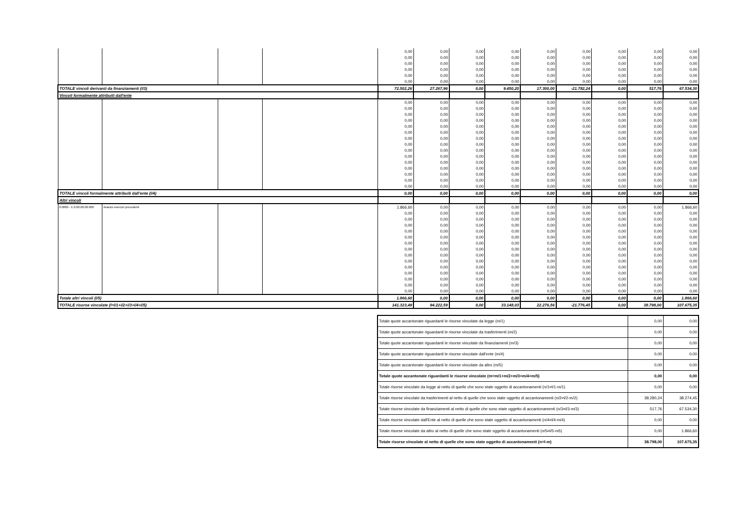| | | | | 0,00 | 0,00 | 0,00 | 0,00 | 0,00 | 0,00 | 0,00 | 0,00 | 0,00 |
| | | | | 0,00 | 0,00 | 0,00 | 0,00 | 0,00 | 0,00 | 0,00 | 0,00 | 0,00 |
| | | | | 0,00 | 0,00 | 0,00 | 0,00 | 0,00 | 0,00 | 0,00 | 0,00 | 0,00 |
| | | | | 0,00 | 0,00 | 0,00 | 0,00 | 0,00 | 0,00 | 0,00 | 0,00 | 0,00 |
| | | | | 0,00 | 0,00 | 0,00 | 0,00 | 0,00 | 0,00 | 0,00 | 0,00 | 0,00 |
| | | | | 0,00 | 0,00 | 0,00 | 0,00 | 0,00 | 0,00 | 0,00 | 0,00 | 0,00 |
| TOTALE vincoli derivanti da finanziamenti (l/3) | | | | 72.502,26 | 27.267,96 | 0,00 | 9.450,20 | 17.300,00 | -21.782,24 | 0,00 | 517,76 | 67.534,30 |
| Vincoli formalmente attribuiti dall'ente | | | | | | | | | | | | |
| | | | | 0,00 | 0,00 | 0,00 | 0,00 | 0,00 | 0,00 | 0,00 | 0,00 | 0,00 |
| | | | | 0,00 | 0,00 | 0,00 | 0,00 | 0,00 | 0,00 | 0,00 | 0,00 | 0,00 |
| | | | | 0,00 | 0,00 | 0,00 | 0,00 | 0,00 | 0,00 | 0,00 | 0,00 | 0,00 |
| | | | | 0,00 | 0,00 | 0,00 | 0,00 | 0,00 | 0,00 | 0,00 | 0,00 | 0,00 |
| | | | | 0,00 | 0,00 | 0,00 | 0,00 | 0,00 | 0,00 | 0,00 | 0,00 | 0,00 |
| | | | | 0,00 | 0,00 | 0,00 | 0,00 | 0,00 | 0,00 | 0,00 | 0,00 | 0,00 |
| | | | | 0,00 | 0,00 | 0,00 | 0,00 | 0,00 | 0,00 | 0,00 | 0,00 | 0,00 |
| | | | | 0,00 | 0,00 | 0,00 | 0,00 | 0,00 | 0,00 | 0,00 | 0,00 | 0,00 |
| | | | | 0,00 | 0,00 | 0,00 | 0,00 | 0,00 | 0,00 | 0,00 | 0,00 | 0,00 |
| | | | | 0,00 | 0,00 | 0,00 | 0,00 | 0,00 | 0,00 | 0,00 | 0,00 | 0,00 |
| | | | | 0,00 | 0,00 | 0,00 | 0,00 | 0,00 | 0,00 | 0,00 | 0,00 | 0,00 |
| | | | | 0,00 | 0,00 | 0,00 | 0,00 | 0,00 | 0,00 | 0,00 | 0,00 | 0,00 |
| | | | | 0,00 | 0,00 | 0,00 | 0,00 | 0,00 | 0,00 | 0,00 | 0,00 | 0,00 |
| | | | | 0,00 | 0,00 | 0,00 | 0,00 | 0,00 | 0,00 | 0,00 | 0,00 | 0,00 |
| | | | | 0,00 | 0,00 | 0,00 | 0,00 | 0,00 | 0,00 | 0,00 | 0,00 | 0,00 |
| TOTALE vincoli formalmente attribuiti dall'ente (l/4) | | | | 0,00 | 0,00 | 0,00 | 0,00 | 0,00 | 0,00 | 0,00 | 0,00 | 0,00 |
| Altri vincoli | | | | | | | | | | | | |
| 0.0000 - E.0.00.00.00.000 | Avanzo esercizi precedenti | | | 1.866,60 | 0,00 | 0,00 | 0,00 | 0,00 | 0,00 | 0,00 | 0,00 | 1.866,60 |
| | | | | 0,00 | 0,00 | 0,00 | 0,00 | 0,00 | 0,00 | 0,00 | 0,00 | 0,00 |
| | | | | 0,00 | 0,00 | 0,00 | 0,00 | 0,00 | 0,00 | 0,00 | 0,00 | 0,00 |
| | | | | 0,00 | 0,00 | 0,00 | 0,00 | 0,00 | 0,00 | 0,00 | 0,00 | 0,00 |
| | | | | 0,00 | 0,00 | 0,00 | 0,00 | 0,00 | 0,00 | 0,00 | 0,00 | 0,00 |
| | | | | 0,00 | 0,00 | 0,00 | 0,00 | 0,00 | 0,00 | 0,00 | 0,00 | 0,00 |
| | | | | 0,00 | 0,00 | 0,00 | 0,00 | 0,00 | 0,00 | 0,00 | 0,00 | 0,00 |
| | | | | 0,00 | 0,00 | 0,00 | 0,00 | 0,00 | 0,00 | 0,00 | 0,00 | 0,00 |
| | | | | 0,00 | 0,00 | 0,00 | 0,00 | 0,00 | 0,00 | 0,00 | 0,00 | 0,00 |
| | | | | 0,00 | 0,00 | 0,00 | 0,00 | 0,00 | 0,00 | 0,00 | 0,00 | 0,00 |
| | | | | 0,00 | 0,00 | 0,00 | 0,00 | 0,00 | 0,00 | 0,00 | 0,00 | 0,00 |
| | | | | 0,00 | 0,00 | 0,00 | 0,00 | 0,00 | 0,00 | 0,00 | 0,00 | 0,00 |
| | | | | 0,00 | 0,00 | 0,00 | 0,00 | 0,00 | 0,00 | 0,00 | 0,00 | 0,00 |
| | | | | 0,00 | 0,00 | 0,00 | 0,00 | 0,00 | 0,00 | 0,00 | 0,00 | 0,00 |
| | | | | 0,00 | 0,00 | 0,00 | 0,00 | 0,00 | 0,00 | 0,00 | 0,00 | 0,00 |
| Totale altri vincoli (l/5) | | | | 1.866,60 | 0,00 | 0,00 | 0,00 | 0,00 | 0,00 | 0,00 | 0,00 | 1.866,60 |
| TOTALE risorse vincolate (l=l/1+l/2+l/3+l/4+l/5) | | | | 141.323,49 | 94.222,59 | 0,00 | 33.148,03 | 22.276,56 | -21.776,45 | 0,00 | 38.798,00 | 107.675,35 |
| Totale quote accantonate riguardanti le risorse vincolate da legge (m/1) | 0,00 | 0,00 |
| Totale quote accantonate riguardanti le risorse vincolate da trasferimenti (m/2) | 0,00 | 0,00 |
| Totale quote accantonate riguardanti le risorse vincolate da finanziamenti (m/3) | 0,00 | 0,00 |
| Totale quote accantonate riguardanti le risorse vincolate dall'ente (m/4) | 0,00 | 0,00 |
| Totale quote accantonate riguardanti le risorse vincolate da altro (m/5) | 0,00 | 0,00 |
| Totale quote accantonate riguardanti le risorse vincolate (m=m/1+m/2+m/3+m/4+m/5) | 0,00 | 0,00 |
| Totale risorse vincolate da legge al netto di quelle che sono state oggetto di accantonamenti (n/1=l/1-m/1) | 0,00 | 0,00 |
| Totale risorse vincolate da trasferimenti al netto di quelle che sono state oggetto di accantonamenti (n/2=l/2-m/2) | 38.280,24 | 38.274,45 |
| Totale risorse vincolate da finanziamenti al netto di quelle che sono state oggetto di accantonamenti (n/3=l/3-m/3) | 517,76 | 67.534,30 |
| Totale risorse vincolate dall'Ente al netto di quelle che sono state oggetto di accantonamenti (n/4=l/4-m/4) | 0,00 | 0,00 |
| Totale risorse vincolate da altro al netto di quelle che sono state oggetto di accantonamenti (n/5=l/5-m5) | 0,00 | 1.866,60 |
| Totale risorse vincolate al netto di quelle che sono state oggetto di accantonamenti (n=l-m) | 38.798,00 | 107.675,35 |